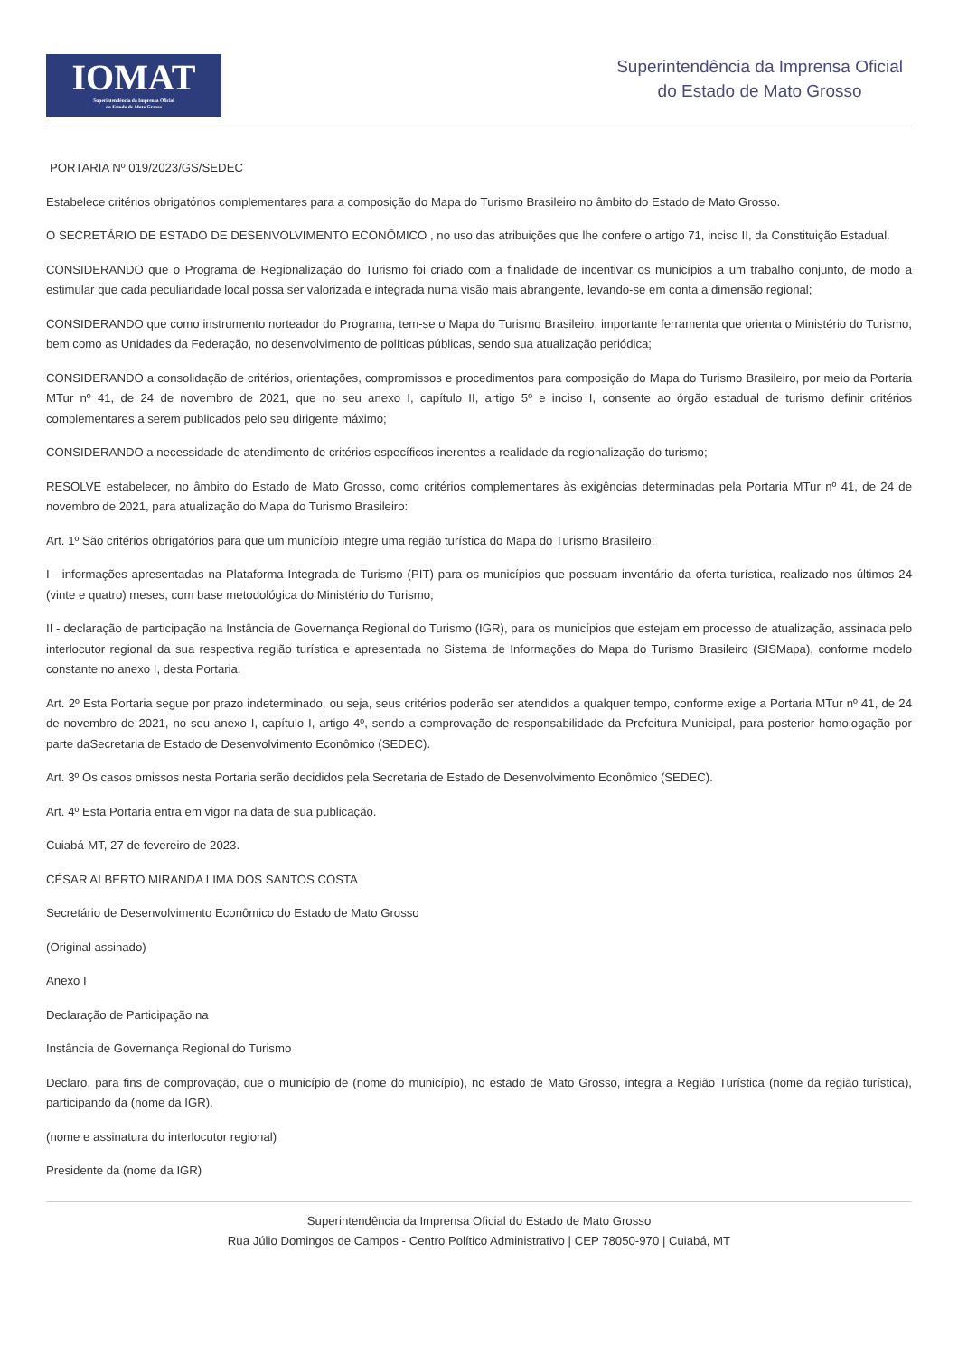IOMAT
Superintendência da Imprensa Oficial
do Estado de Mato Grosso
Superintendência da Imprensa Oficial
do Estado de Mato Grosso
PORTARIA Nº 019/2023/GS/SEDEC
Estabelece critérios obrigatórios complementares para a composição do Mapa do Turismo Brasileiro no âmbito do Estado de Mato Grosso.
O SECRETÁRIO DE ESTADO DE DESENVOLVIMENTO ECONÔMICO , no uso das atribuições que lhe confere o artigo 71, inciso II, da Constituição Estadual.
CONSIDERANDO que o Programa de Regionalização do Turismo foi criado com a finalidade de incentivar os municípios a um trabalho conjunto, de modo a estimular que cada peculiaridade local possa ser valorizada e integrada numa visão mais abrangente, levando-se em conta a dimensão regional;
CONSIDERANDO que como instrumento norteador do Programa, tem-se o Mapa do Turismo Brasileiro, importante ferramenta que orienta o Ministério do Turismo, bem como as Unidades da Federação, no desenvolvimento de políticas públicas, sendo sua atualização periódica;
CONSIDERANDO a consolidação de critérios, orientações, compromissos e procedimentos para composição do Mapa do Turismo Brasileiro, por meio da Portaria MTur nº 41, de 24 de novembro de 2021, que no seu anexo I, capítulo II, artigo 5º e inciso I, consente ao órgão estadual de turismo definir critérios complementares a serem publicados pelo seu dirigente máximo;
CONSIDERANDO a necessidade de atendimento de critérios específicos inerentes a realidade da regionalização do turismo;
RESOLVE estabelecer, no âmbito do Estado de Mato Grosso, como critérios complementares às exigências determinadas pela Portaria MTur nº 41, de 24 de novembro de 2021, para atualização do Mapa do Turismo Brasileiro:
Art. 1º São critérios obrigatórios para que um município integre uma região turística do Mapa do Turismo Brasileiro:
I - informações apresentadas na Plataforma Integrada de Turismo (PIT) para os municípios que possuam inventário da oferta turística, realizado nos últimos 24 (vinte e quatro) meses, com base metodológica do Ministério do Turismo;
II - declaração de participação na Instância de Governança Regional do Turismo (IGR), para os municípios que estejam em processo de atualização, assinada pelo interlocutor regional da sua respectiva região turística e apresentada no Sistema de Informações do Mapa do Turismo Brasileiro (SISMapa), conforme modelo constante no anexo I, desta Portaria.
Art. 2º Esta Portaria segue por prazo indeterminado, ou seja, seus critérios poderão ser atendidos a qualquer tempo, conforme exige a Portaria MTur nº 41, de 24 de novembro de 2021, no seu anexo I, capítulo I, artigo 4º, sendo a comprovação de responsabilidade da Prefeitura Municipal, para posterior homologação por parte daSecretaria de Estado de Desenvolvimento Econômico (SEDEC).
Art. 3º Os casos omissos nesta Portaria serão decididos pela Secretaria de Estado de Desenvolvimento Econômico (SEDEC).
Art. 4º Esta Portaria entra em vigor na data de sua publicação.
Cuiabá-MT, 27 de fevereiro de 2023.
CÉSAR ALBERTO MIRANDA LIMA DOS SANTOS COSTA
Secretário de Desenvolvimento Econômico do Estado de Mato Grosso
(Original assinado)
Anexo I
Declaração de Participação na
Instância de Governança Regional do Turismo
Declaro, para fins de comprovação, que o município de (nome do município), no estado de Mato Grosso, integra a Região Turística (nome da região turística), participando da (nome da IGR).
(nome e assinatura do interlocutor regional)
Presidente da (nome da IGR)
Superintendência da Imprensa Oficial do Estado de Mato Grosso
Rua Júlio Domingos de Campos - Centro Político Administrativo | CEP 78050-970 | Cuiabá, MT